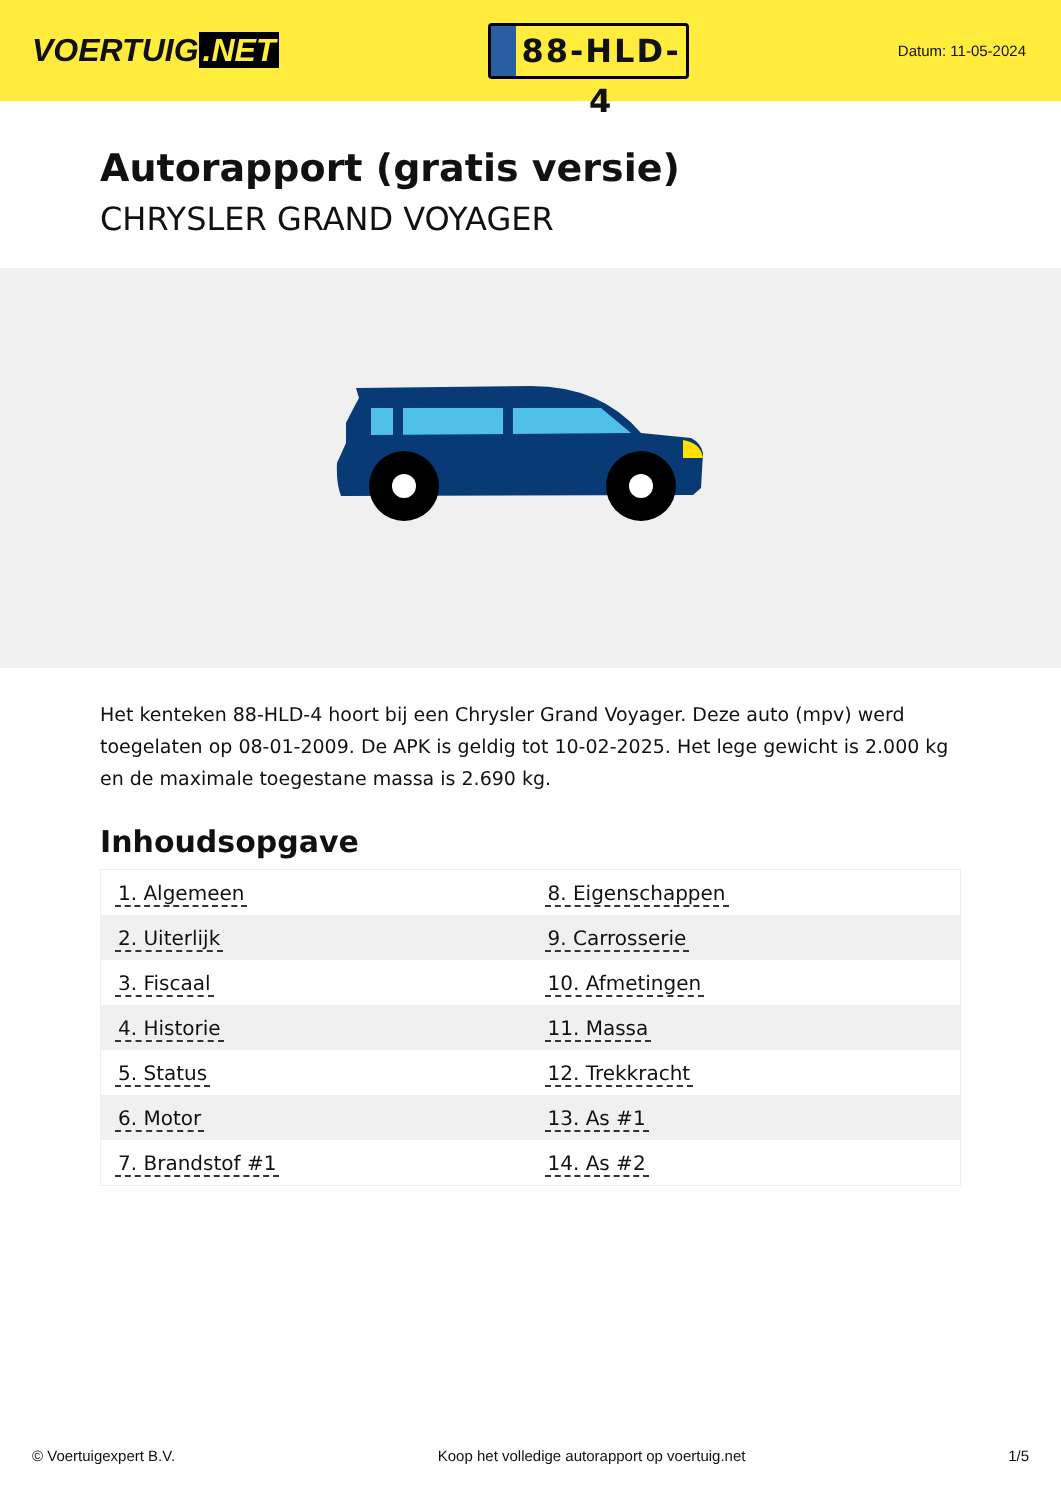VOERTUIG.NET
88-HLD-4
Datum: 11-05-2024
Autorapport (gratis versie)
CHRYSLER GRAND VOYAGER
Het kenteken 88-HLD-4 hoort bij een Chrysler Grand Voyager. Deze auto (mpv) werd toegelaten op 08-01-2009. De APK is geldig tot 10-02-2025. Het lege gewicht is 2.000 kg en de maximale toegestane massa is 2.690 kg.
Inhoudsopgave
| 1. Algemeen | 8. Eigenschappen |
| 2. Uiterlijk | 9. Carrosserie |
| 3. Fiscaal | 10. Afmetingen |
| 4. Historie | 11. Massa |
| 5. Status | 12. Trekkracht |
| 6. Motor | 13. As #1 |
| 7. Brandstof #1 | 14. As #2 |
© Voertuigexpert B.V. Koop het volledige autorapport op voertuig.net
1/5